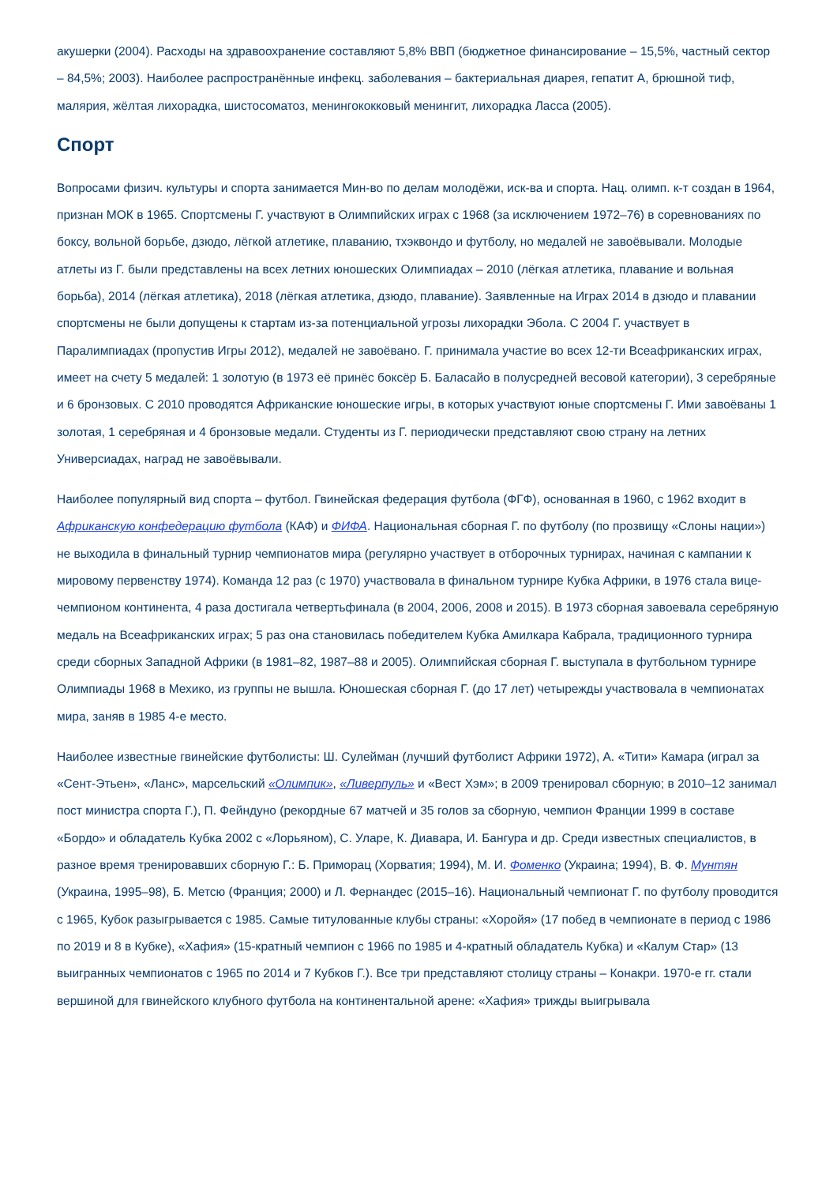акушерки (2004). Расходы на здравоохранение составляют 5,8% ВВП (бюджетное финансирование – 15,5%, частный сектор – 84,5%; 2003). Наиболее распространённые инфекц. заболевания – бактериальная диарея, гепатит A, брюшной тиф, малярия, жёлтая лихорадка, шистосоматоз, менингококковый менингит, лихорадка Ласса (2005).
Спорт
Вопросами физич. культуры и спорта занимается Мин-во по делам молодёжи, иск-ва и спорта. Нац. олимп. к-т создан в 1964, признан МОК в 1965. Спортсмены Г. участвуют в Олимпийских играх с 1968 (за исключением 1972–76) в соревнованиях по боксу, вольной борьбе, дзюдо, лёгкой атлетике, плаванию, тхэквондо и футболу, но медалей не завоёвывали. Молодые атлеты из Г. были представлены на всех летних юношеских Олимпиадах – 2010 (лёгкая атлетика, плавание и вольная борьба), 2014 (лёгкая атлетика), 2018 (лёгкая атлетика, дзюдо, плавание). Заявленные на Играх 2014 в дзюдо и плавании спортсмены не были допущены к стартам из-за потенциальной угрозы лихорадки Эбола. С 2004 Г. участвует в Паралимпиадах (пропустив Игры 2012), медалей не завоёвано. Г. принимала участие во всех 12-ти Всеафриканских играх, имеет на счету 5 медалей: 1 золотую (в 1973 её принёс боксёр Б. Баласайо в полусредней весовой категории), 3 серебряные и 6 бронзовых. С 2010 проводятся Африканские юношеские игры, в которых участвуют юные спортсмены Г. Ими завоёваны 1 золотая, 1 серебряная и 4 бронзовые медали. Студенты из Г. периодически представляют свою страну на летних Универсиадах, наград не завоёвывали.
Наиболее популярный вид спорта – футбол. Гвинейская федерация футбола (ФГФ), основанная в 1960, с 1962 входит в Африканскую конфедерацию футбола (КАФ) и ФИФА. Национальная сборная Г. по футболу (по прозвищу «Слоны нации») не выходила в финальный турнир чемпионатов мира (регулярно участвует в отборочных турнирах, начиная с кампании к мировому первенству 1974). Команда 12 раз (с 1970) участвовала в финальном турнире Кубка Африки, в 1976 стала вице-чемпионом континента, 4 раза достигала четвертьфинала (в 2004, 2006, 2008 и 2015). В 1973 сборная завоевала серебряную медаль на Всеафриканских играх; 5 раз она становилась победителем Кубка Амилкара Кабрала, традиционного турнира среди сборных Западной Африки (в 1981–82, 1987–88 и 2005). Олимпийская сборная Г. выступала в футбольном турнире Олимпиады 1968 в Мехико, из группы не вышла. Юношеская сборная Г. (до 17 лет) четырежды участвовала в чемпионатах мира, заняв в 1985 4-е место.
Наиболее известные гвинейские футболисты: Ш. Сулейман (лучший футболист Африки 1972), А. «Тити» Камара (играл за «Сент-Этьен», «Ланс», марсельский «Олимпик», «Ливерпуль» и «Вест Хэм»; в 2009 тренировал сборную; в 2010–12 занимал пост министра спорта Г.), П. Фейндуно (рекордные 67 матчей и 35 голов за сборную, чемпион Франции 1999 в составе «Бордо» и обладатель Кубка 2002 с «Лорьяном), С. Уларе, К. Диавара, И. Бангура и др. Среди известных специалистов, в разное время тренировавших сборную Г.: Б. Приморац (Хорватия; 1994), М. И. Фоменко (Украина; 1994), В. Ф. Мунтян (Украина, 1995–98), Б. Метсю (Франция; 2000) и Л. Фернандес (2015–16). Национальный чемпионат Г. по футболу проводится с 1965, Кубок разыгрывается с 1985. Самые титулованные клубы страны: «Хоройя» (17 побед в чемпионате в период с 1986 по 2019 и 8 в Кубке), «Хафия» (15-кратный чемпион с 1966 по 1985 и 4-кратный обладатель Кубка) и «Калум Стар» (13 выигранных чемпионатов с 1965 по 2014 и 7 Кубков Г.). Все три представляют столицу страны – Конакри. 1970-е гг. стали вершиной для гвинейского клубного футбола на континентальной арене: «Хафия» трижды выигрывала